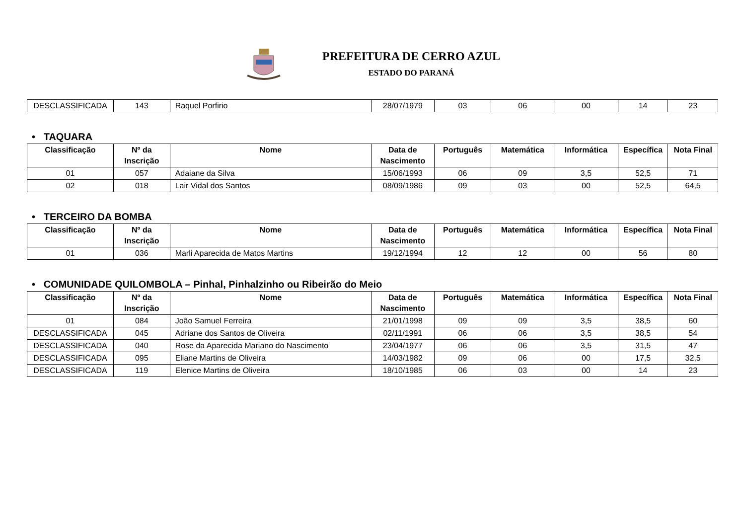PREFEITURA DE CERRO AZUL
ESTADO DO PARANÁ
| DESCLASSIFICADA | 143 | Raquel Porfirio | 28/07/1979 | 03 | 06 | 00 | 14 | 23 |
• TAQUARA
| Classificação | Nº da Inscrição | Nome | Data de Nascimento | Português | Matemática | Informática | Específica | Nota Final |
| --- | --- | --- | --- | --- | --- | --- | --- | --- |
| 01 | 057 | Adaiane da Silva | 15/06/1993 | 06 | 09 | 3,5 | 52,5 | 71 |
| 02 | 018 | Lair Vidal dos Santos | 08/09/1986 | 09 | 03 | 00 | 52,5 | 64,5 |
• TERCEIRO DA BOMBA
| Classificação | Nº da Inscrição | Nome | Data de Nascimento | Português | Matemática | Informática | Específica | Nota Final |
| --- | --- | --- | --- | --- | --- | --- | --- | --- |
| 01 | 036 | Marli Aparecida de Matos Martins | 19/12/1994 | 12 | 12 | 00 | 56 | 80 |
• COMUNIDADE QUILOMBOLA – Pinhal, Pinhalzinho ou Ribeirão do Meio
| Classificação | Nº da Inscrição | Nome | Data de Nascimento | Português | Matemática | Informática | Específica | Nota Final |
| --- | --- | --- | --- | --- | --- | --- | --- | --- |
| 01 | 084 | João Samuel Ferreira | 21/01/1998 | 09 | 09 | 3,5 | 38,5 | 60 |
| DESCLASSIFICADA | 045 | Adriane dos Santos de Oliveira | 02/11/1991 | 06 | 06 | 3,5 | 38,5 | 54 |
| DESCLASSIFICADA | 040 | Rose da Aparecida Mariano do Nascimento | 23/04/1977 | 06 | 06 | 3,5 | 31,5 | 47 |
| DESCLASSIFICADA | 095 | Eliane Martins de Oliveira | 14/03/1982 | 09 | 06 | 00 | 17,5 | 32,5 |
| DESCLASSIFICADA | 119 | Elenice Martins de Oliveira | 18/10/1985 | 06 | 03 | 00 | 14 | 23 |